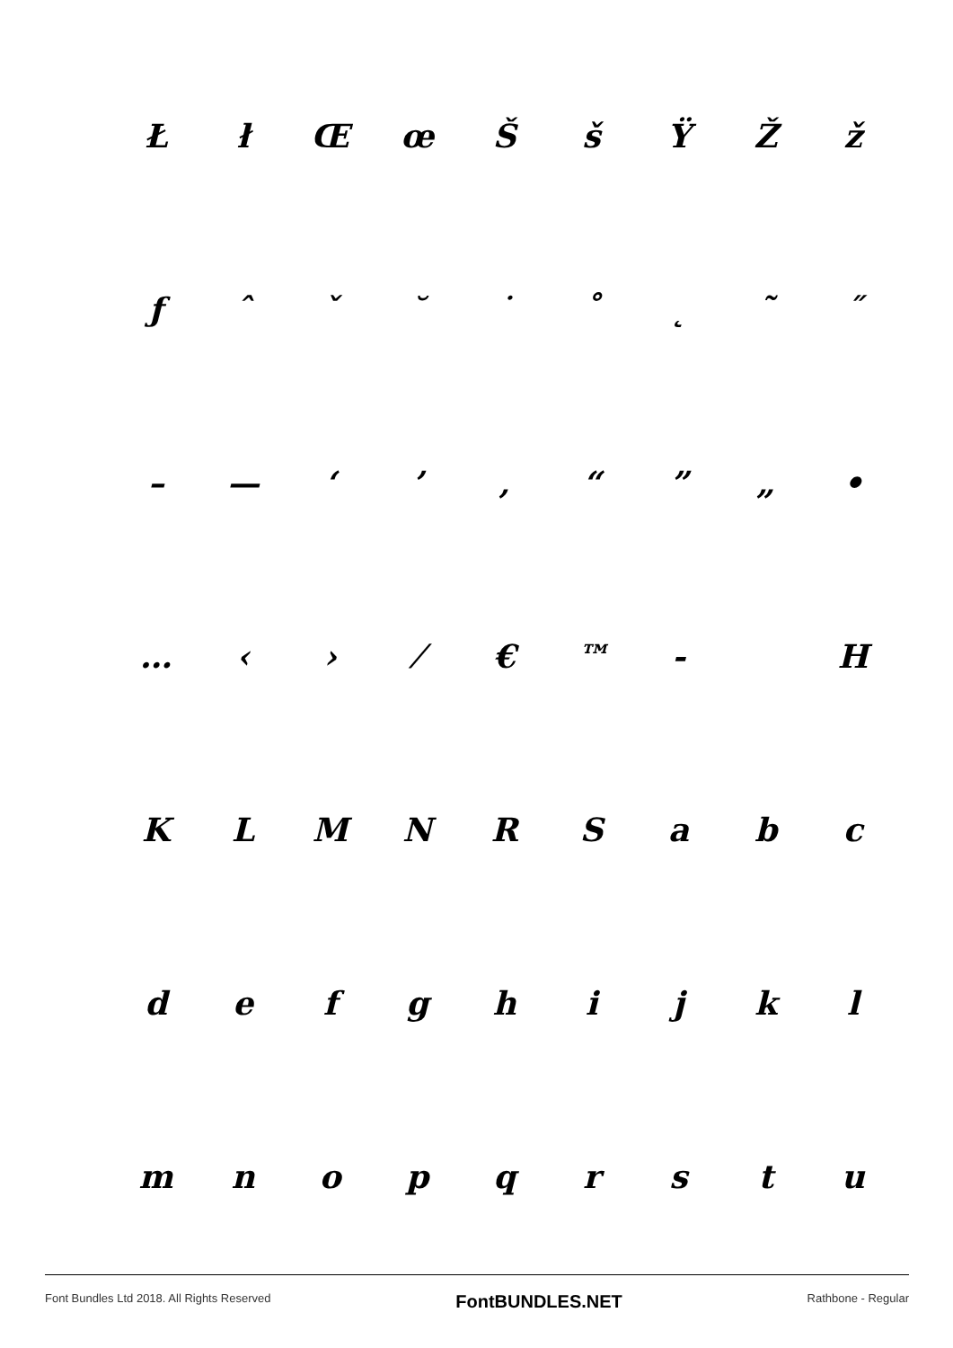ŁłŒœŠšŸŽž
ƒˆˇ ˘ ˙ ˚ ˛ ˜ ˝
– — ‘’ ‚ “” „ •
… ‹ › ⁄ € ™ - H
KLMNRSabc
defghijkl
mnopqrstu
Font Bundles Ltd 2018. All Rights Reserved FontBUNDLES.NET Rathbone - Regular